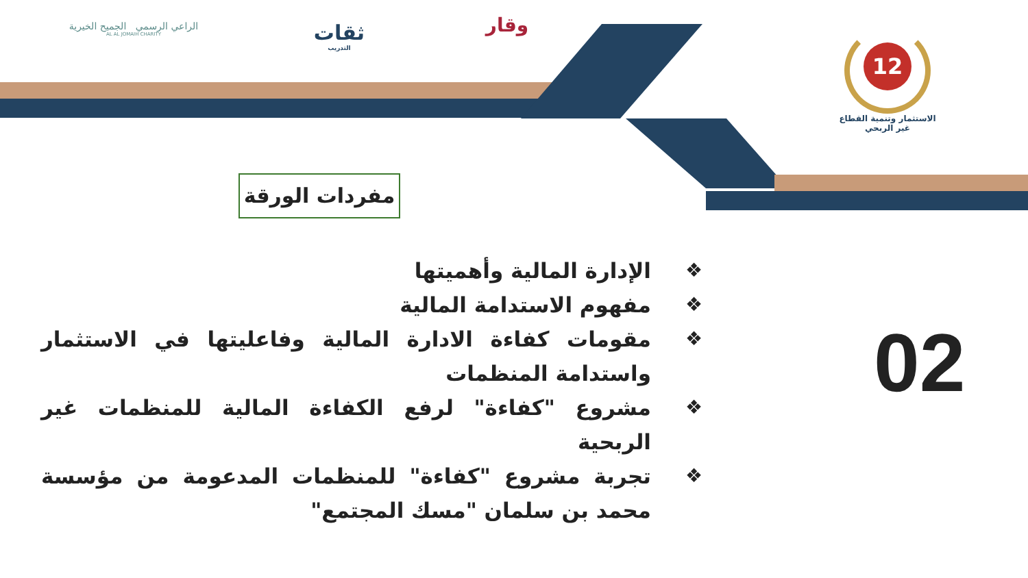12
الاستثمار وتنمية القطاع
غير الربحي
وقار
ثقات
التدريب
الراعي الرسمي الجميح الخيرية
AL AL JOMAIH CHARITY
مفردات الورقة
❖ الإدارة المالية وأهميتها
❖ مفهوم الاستدامة المالية
❖ مقومات كفاءة الادارة المالية وفاعليتها في الاستثمار واستدامة المنظمات
❖ مشروع "كفاءة" لرفع الكفاءة المالية للمنظمات غير الربحية
❖ تجربة مشروع "كفاءة" للمنظمات المدعومة من مؤسسة محمد بن سلمان "مسك المجتمع"
02